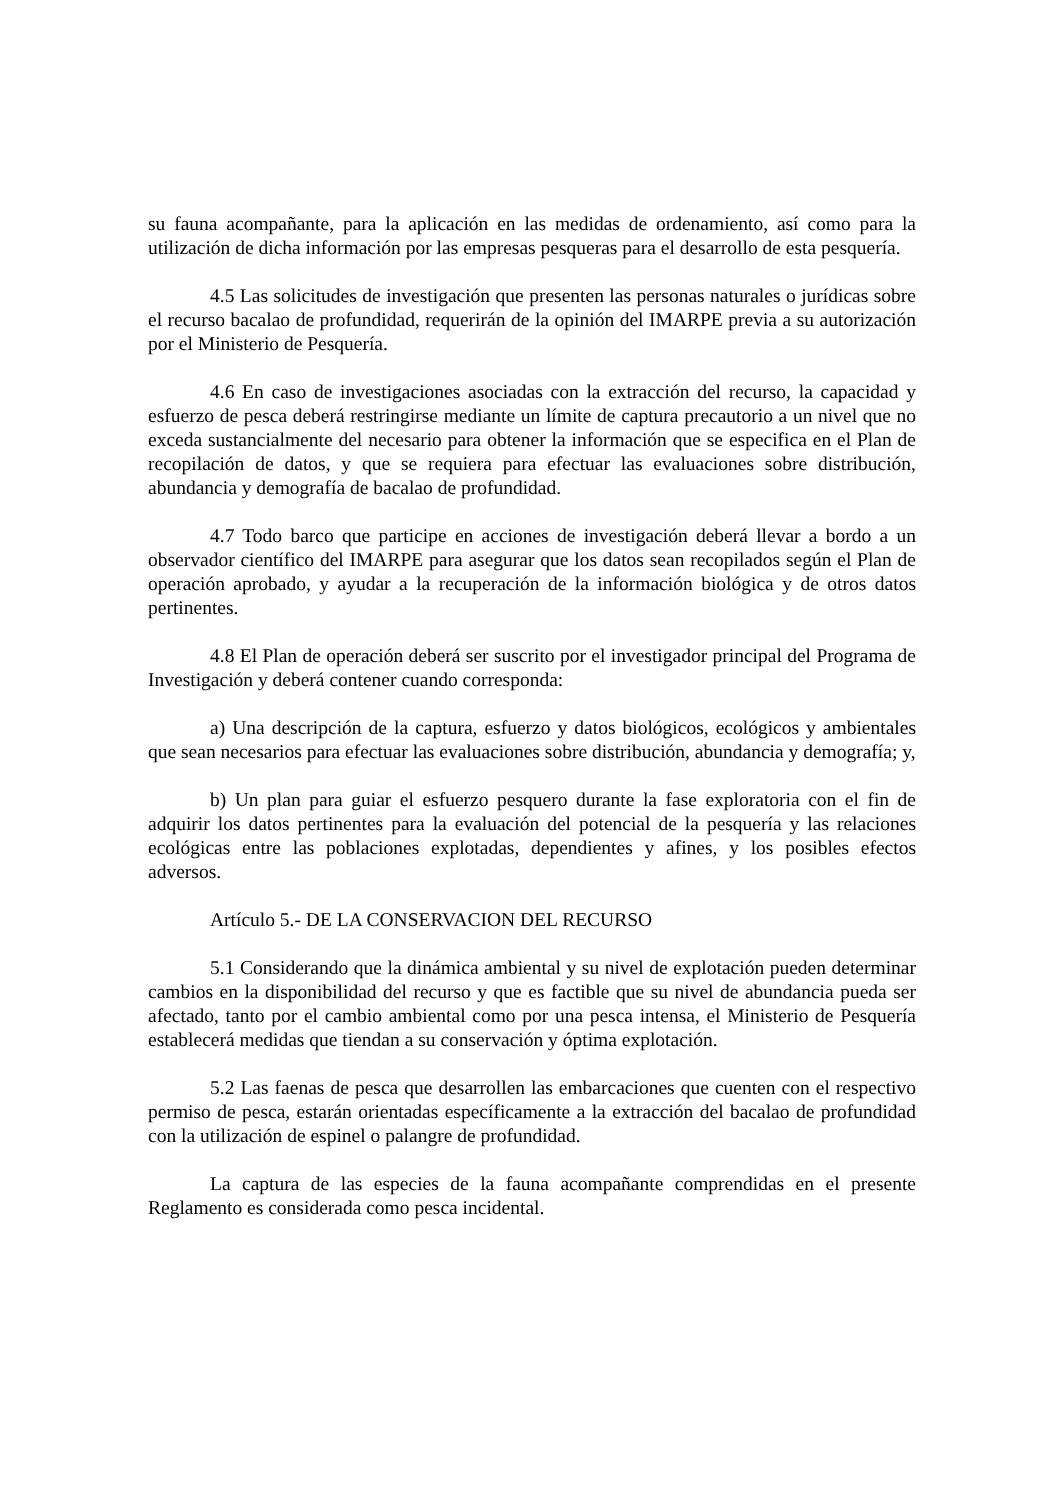su fauna acompañante, para la aplicación en las medidas de ordenamiento, así como para la utilización de dicha información por las empresas pesqueras para el desarrollo de esta pesquería.
4.5 Las solicitudes de investigación que presenten las personas naturales o jurídicas sobre el recurso bacalao de profundidad, requerirán de la opinión del IMARPE previa a su autorización por el Ministerio de Pesquería.
4.6 En caso de investigaciones asociadas con la extracción del recurso, la capacidad y esfuerzo de pesca deberá restringirse mediante un límite de captura precautorio a un nivel que no exceda sustancialmente del necesario para obtener la información que se especifica en el Plan de recopilación de datos, y que se requiera para efectuar las evaluaciones sobre distribución, abundancia y demografía de bacalao de profundidad.
4.7 Todo barco que participe en acciones de investigación deberá llevar a bordo a un observador científico del IMARPE para asegurar que los datos sean recopilados según el Plan de operación aprobado, y ayudar a la recuperación de la información biológica y de otros datos pertinentes.
4.8 El Plan de operación deberá ser suscrito por el investigador principal del Programa de Investigación y deberá contener cuando corresponda:
a) Una descripción de la captura, esfuerzo y datos biológicos, ecológicos y ambientales que sean necesarios para efectuar las evaluaciones sobre distribución, abundancia y demografía; y,
b) Un plan para guiar el esfuerzo pesquero durante la fase exploratoria con el fin de adquirir los datos pertinentes para la evaluación del potencial de la pesquería y las relaciones ecológicas entre las poblaciones explotadas, dependientes y afines, y los posibles efectos adversos.
Artículo 5.- DE LA CONSERVACION DEL RECURSO
5.1 Considerando que la dinámica ambiental y su nivel de explotación pueden determinar cambios en la disponibilidad del recurso y que es factible que su nivel de abundancia pueda ser afectado, tanto por el cambio ambiental como por una pesca intensa, el Ministerio de Pesquería establecerá medidas que tiendan a su conservación y óptima explotación.
5.2 Las faenas de pesca que desarrollen las embarcaciones que cuenten con el respectivo permiso de pesca, estarán orientadas específicamente a la extracción del bacalao de profundidad con la utilización de espinel o palangre de profundidad.
La captura de las especies de la fauna acompañante comprendidas en el presente Reglamento es considerada como pesca incidental.